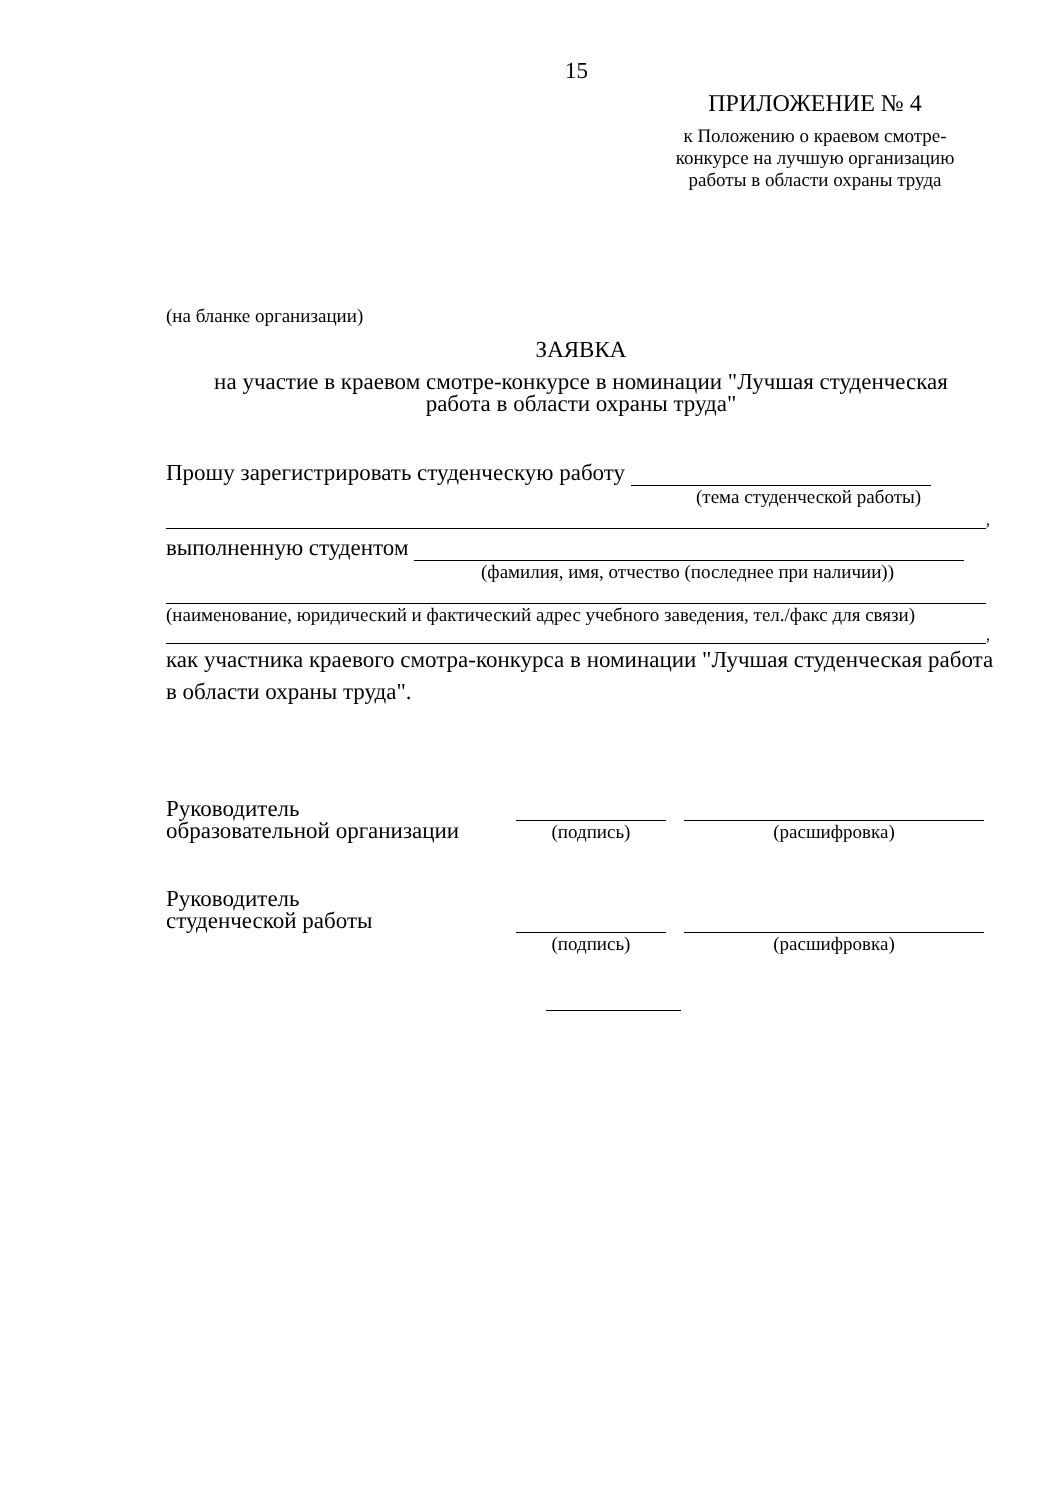15
ПРИЛОЖЕНИЕ № 4
к Положению о краевом смотре-
конкурсе на лучшую организацию
работы в области охраны труда
(на бланке организации)
ЗАЯВКА
на участие в краевом смотре-конкурсе в номинации "Лучшая студенческая
работа в области охраны труда"
Прошу зарегистрировать студенческую работу
(тема студенческой работы)
,
выполненную студентом
(фамилия, имя, отчество (последнее при наличии))
(наименование, юридический и фактический адрес учебного заведения, тел./факс для связи)
,
как участника краевого смотра-конкурса в номинации "Лучшая студенческая работа в области охраны труда".
Руководитель
образовательной организации
(подпись) (расшифровка)
Руководитель
студенческой работы
(подпись) (расшифровка)